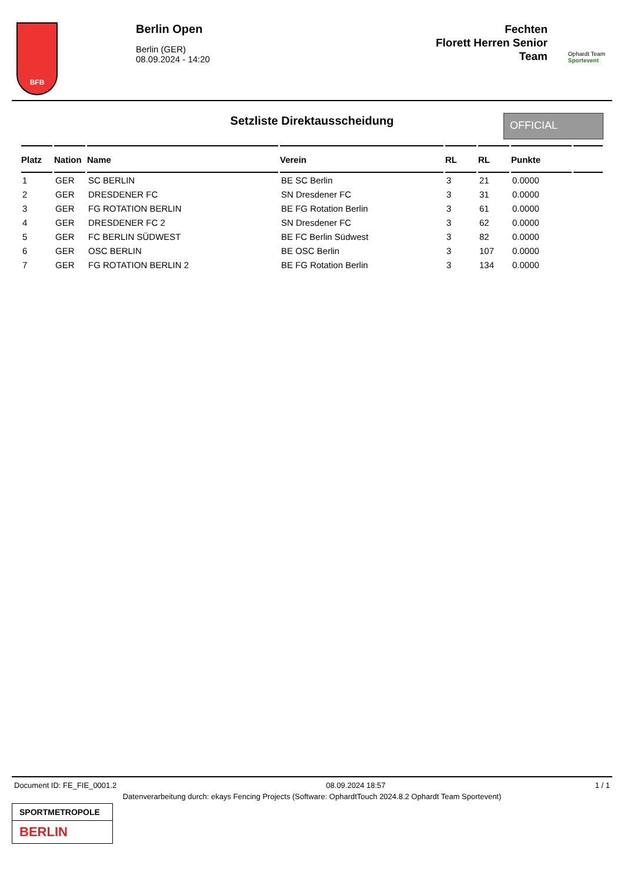BFB
Berlin Open
Berlin (GER)
08.09.2024 - 14:20
Fechten
Florett Herren Senior
Team
Ophardt Team
Sportevent
Setzliste Direktausscheidung OFFICIAL
| Platz | Nation | Name | Verein | RL | RL | Punkte | |
| --- | --- | --- | --- | --- | --- | --- | --- |
| 1 | GER | SC BERLIN | BE SC Berlin | 3 | 21 | 0.0000 | |
| 2 | GER | DRESDENER FC | SN Dresdener FC | 3 | 31 | 0.0000 | |
| 3 | GER | FG ROTATION BERLIN | BE FG Rotation Berlin | 3 | 61 | 0.0000 | |
| 4 | GER | DRESDENER FC 2 | SN Dresdener FC | 3 | 62 | 0.0000 | |
| 5 | GER | FC BERLIN SÜDWEST | BE FC Berlin Südwest | 3 | 82 | 0.0000 | |
| 6 | GER | OSC BERLIN | BE OSC Berlin | 3 | 107 | 0.0000 | |
| 7 | GER | FG ROTATION BERLIN 2 | BE FG Rotation Berlin | 3 | 134 | 0.0000 | |
Document ID: FE_FIE_0001.2 08.09.2024 18:57 1 / 1
Datenverarbeitung durch: ekays Fencing Projects (Software: OphardtTouch 2024.8.2 Ophardt Team Sportevent)
SPORTMETROPOLE
BERLIN